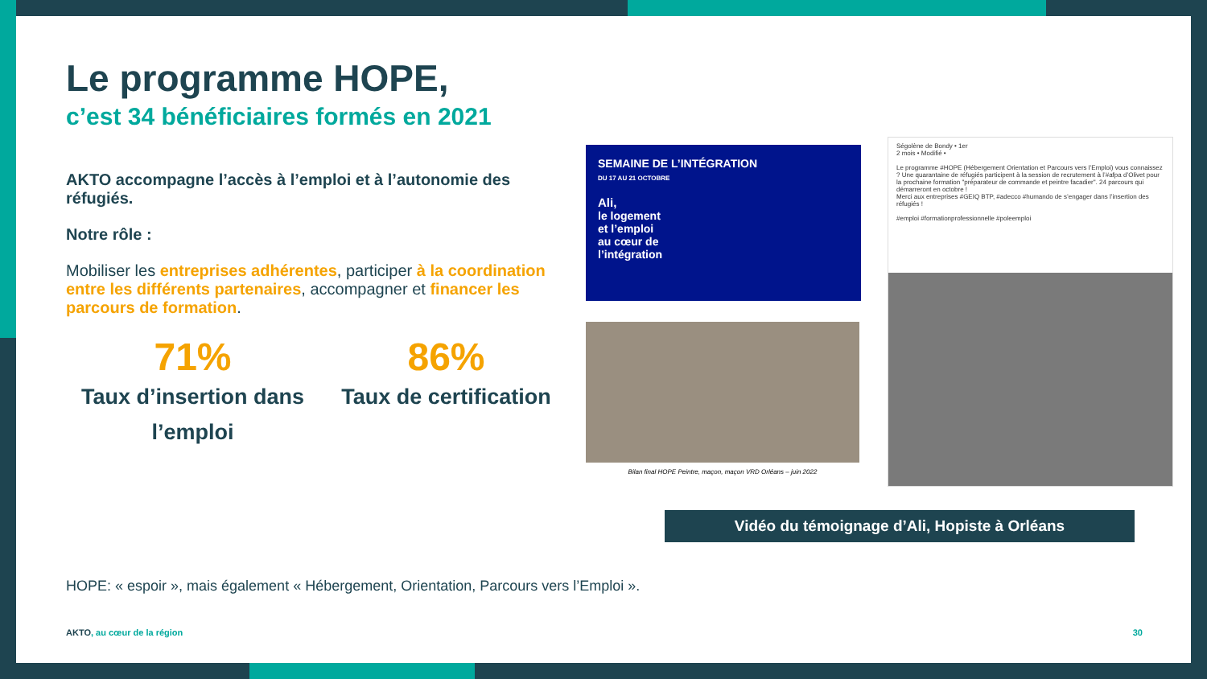Le programme HOPE,
c’est 34 bénéficiaires formés en 2021
AKTO accompagne l’accès à l’emploi et à l’autonomie des réfugiés.
Notre rôle :
Mobiliser les entreprises adhérentes, participer à la coordination entre les différents partenaires, accompagner et financer les parcours de formation.
71%
Taux d’insertion dans l’emploi
86%
Taux de certification
SEMAINE DE L’INTÉGRATION
DU 17 AU 21 OCTOBRE
Ali,
le logement
et l’emploi
au cœur de
l’intégration
Bilan final HOPE Peintre, maçon, maçon VRD Orléans – juin 2022
Ségolène de Bondy • 1er
2 mois • Modifié •
Le programme #HOPE (Hébergement Orientation et Parcours vers l’Emploi) vous connaissez ? Une quarantaine de réfugiés participent à la session de recrutement à l’#afpa d’Olivet pour la prochaine formation "préparateur de commande et peintre facadier". 24 parcours qui démarreront en octobre !
Merci aux entreprises #GEIQ BTP, #adecco #humando de s’engager dans l’insertion des réfugiés !
#emploi #formationprofessionnelle #poleemploi
Vidéo du témoignage d’Ali, Hopiste à Orléans
HOPE: « espoir », mais également « Hébergement, Orientation, Parcours vers l’Emploi ».
AKTO, au cœur de la région 30